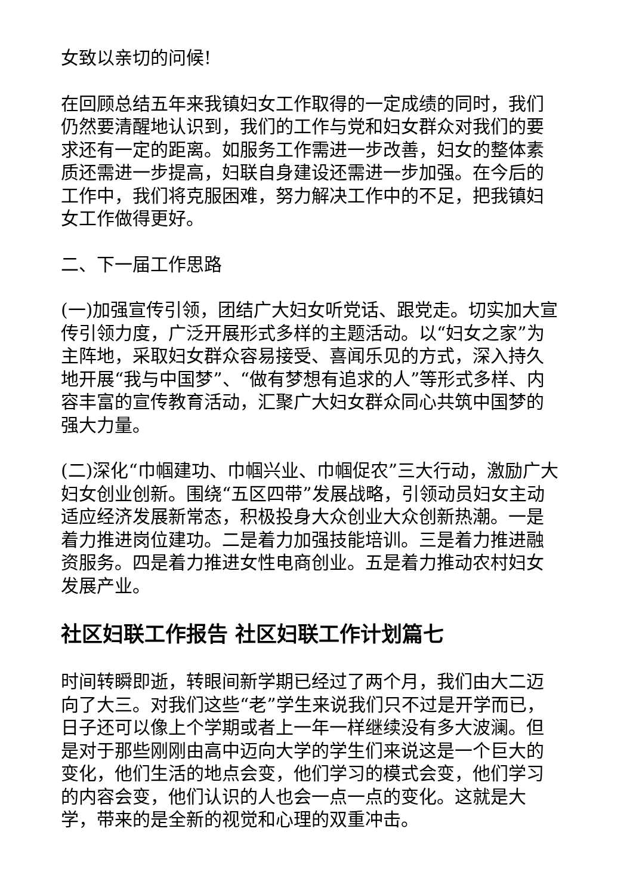女致以亲切的问候!
在回顾总结五年来我镇妇女工作取得的一定成绩的同时，我们仍然要清醒地认识到，我们的工作与党和妇女群众对我们的要求还有一定的距离。如服务工作需进一步改善，妇女的整体素质还需进一步提高，妇联自身建设还需进一步加强。在今后的工作中，我们将克服困难，努力解决工作中的不足，把我镇妇女工作做得更好。
二、下一届工作思路
(一)加强宣传引领，团结广大妇女听党话、跟党走。切实加大宣传引领力度，广泛开展形式多样的主题活动。以“妇女之家”为主阵地，采取妇女群众容易接受、喜闻乐见的方式，深入持久地开展“我与中国梦”、“做有梦想有追求的人”等形式多样、内容丰富的宣传教育活动，汇聚广大妇女群众同心共筑中国梦的强大力量。
(二)深化“巾帼建功、巾帼兴业、巾帼促农”三大行动，激励广大妇女创业创新。围绕“五区四带”发展战略，引领动员妇女主动适应经济发展新常态，积极投身大众创业大众创新热潮。一是着力推进岗位建功。二是着力加强技能培训。三是着力推进融资服务。四是着力推进女性电商创业。五是着力推动农村妇女发展产业。
社区妇联工作报告 社区妇联工作计划篇七
时间转瞬即逝，转眼间新学期已经过了两个月，我们由大二迈向了大三。对我们这些“老”学生来说我们只不过是开学而已，日子还可以像上个学期或者上一年一样继续没有多大波澜。但是对于那些刚刚由高中迈向大学的学生们来说这是一个巨大的变化，他们生活的地点会变，他们学习的模式会变，他们学习的内容会变，他们认识的人也会一点一点的变化。这就是大学，带来的是全新的视觉和心理的双重冲击。